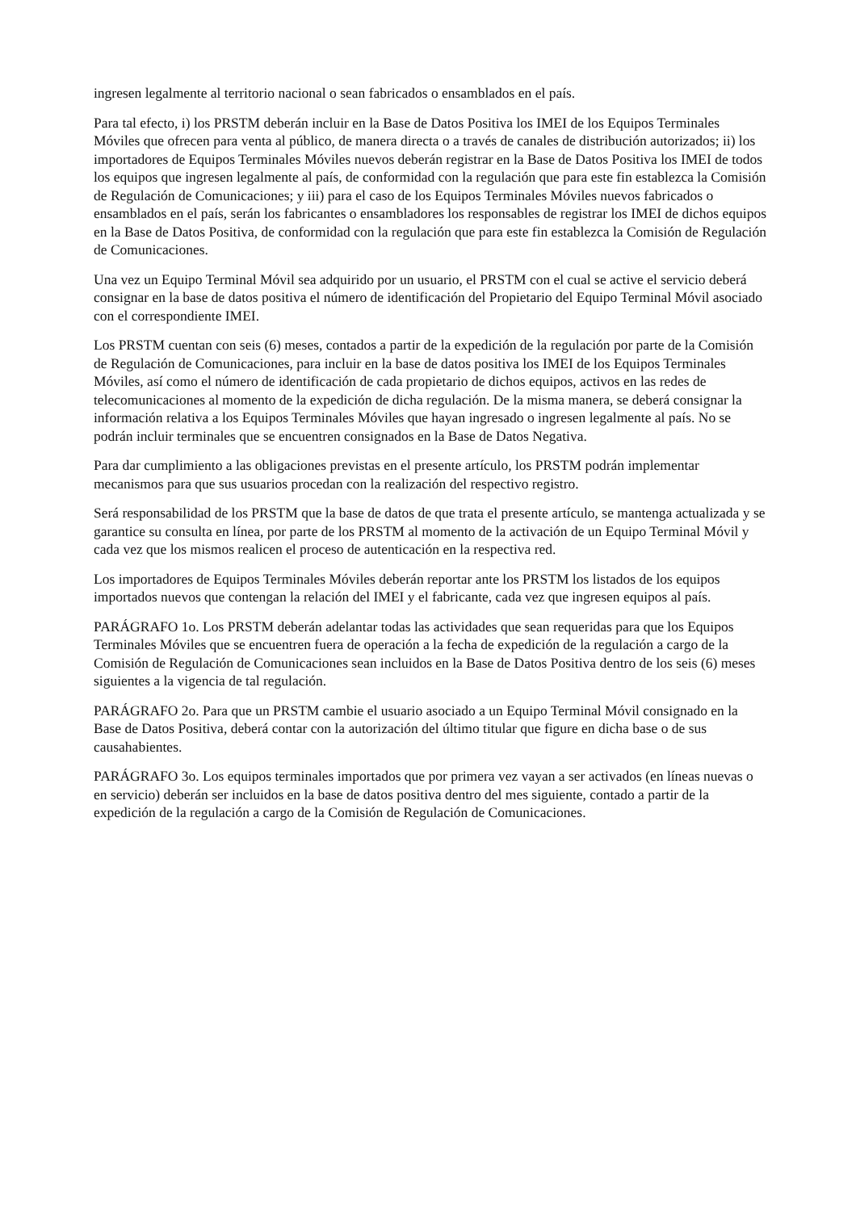ingresen legalmente al territorio nacional o sean fabricados o ensamblados en el país.
Para tal efecto, i) los PRSTM deberán incluir en la Base de Datos Positiva los IMEI de los Equipos Terminales Móviles que ofrecen para venta al público, de manera directa o a través de canales de distribución autorizados; ii) los importadores de Equipos Terminales Móviles nuevos deberán registrar en la Base de Datos Positiva los IMEI de todos los equipos que ingresen legalmente al país, de conformidad con la regulación que para este fin establezca la Comisión de Regulación de Comunicaciones; y iii) para el caso de los Equipos Terminales Móviles nuevos fabricados o ensamblados en el país, serán los fabricantes o ensambladores los responsables de registrar los IMEI de dichos equipos en la Base de Datos Positiva, de conformidad con la regulación que para este fin establezca la Comisión de Regulación de Comunicaciones.
Una vez un Equipo Terminal Móvil sea adquirido por un usuario, el PRSTM con el cual se active el servicio deberá consignar en la base de datos positiva el número de identificación del Propietario del Equipo Terminal Móvil asociado con el correspondiente IMEI.
Los PRSTM cuentan con seis (6) meses, contados a partir de la expedición de la regulación por parte de la Comisión de Regulación de Comunicaciones, para incluir en la base de datos positiva los IMEI de los Equipos Terminales Móviles, así como el número de identificación de cada propietario de dichos equipos, activos en las redes de telecomunicaciones al momento de la expedición de dicha regulación. De la misma manera, se deberá consignar la información relativa a los Equipos Terminales Móviles que hayan ingresado o ingresen legalmente al país. No se podrán incluir terminales que se encuentren consignados en la Base de Datos Negativa.
Para dar cumplimiento a las obligaciones previstas en el presente artículo, los PRSTM podrán implementar mecanismos para que sus usuarios procedan con la realización del respectivo registro.
Será responsabilidad de los PRSTM que la base de datos de que trata el presente artículo, se mantenga actualizada y se garantice su consulta en línea, por parte de los PRSTM al momento de la activación de un Equipo Terminal Móvil y cada vez que los mismos realicen el proceso de autenticación en la respectiva red.
Los importadores de Equipos Terminales Móviles deberán reportar ante los PRSTM los listados de los equipos importados nuevos que contengan la relación del IMEI y el fabricante, cada vez que ingresen equipos al país.
PARÁGRAFO 1o. Los PRSTM deberán adelantar todas las actividades que sean requeridas para que los Equipos Terminales Móviles que se encuentren fuera de operación a la fecha de expedición de la regulación a cargo de la Comisión de Regulación de Comunicaciones sean incluidos en la Base de Datos Positiva dentro de los seis (6) meses siguientes a la vigencia de tal regulación.
PARÁGRAFO 2o. Para que un PRSTM cambie el usuario asociado a un Equipo Terminal Móvil consignado en la Base de Datos Positiva, deberá contar con la autorización del último titular que figure en dicha base o de sus causahabientes.
PARÁGRAFO 3o. Los equipos terminales importados que por primera vez vayan a ser activados (en líneas nuevas o en servicio) deberán ser incluidos en la base de datos positiva dentro del mes siguiente, contado a partir de la expedición de la regulación a cargo de la Comisión de Regulación de Comunicaciones.